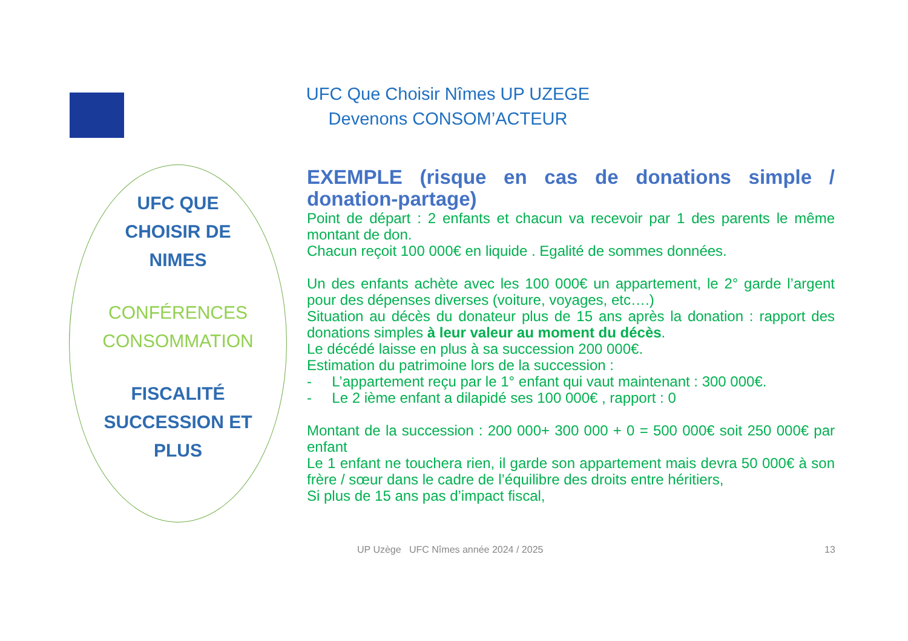UFC Que Choisir Nîmes UP UZEGE
Devenons CONSOM’ACTEUR
UFC QUE
CHOISIR DE
NIMES
CONFÉRENCES
CONSOMMATION
FISCALITÉ
SUCCESSION ET
PLUS
EXEMPLE (risque en cas de donations simple / donation-partage)
Point de départ : 2 enfants et chacun va recevoir par 1 des parents le même montant de don.
Chacun reçoit 100 000€ en liquide . Egalité de sommes données.
Un des enfants achète avec les 100 000€ un appartement, le 2° garde l’argent pour des dépenses diverses (voiture, voyages, etc….)
Situation au décès du donateur plus de 15 ans après la donation : rapport des donations simples à leur valeur au moment du décès.
Le décédé laisse en plus à sa succession 200 000€.
Estimation du patrimoine lors de la succession :
- L’appartement reçu par le 1° enfant qui vaut maintenant : 300 000€.
- Le 2 ième enfant a dilapidé ses 100 000€ , rapport : 0
Montant de la succession : 200 000+ 300 000 + 0 = 500 000€ soit 250 000€ par enfant
Le 1 enfant ne touchera rien, il garde son appartement mais devra 50 000€ à son frère / sœur dans le cadre de l’équilibre des droits entre héritiers,
Si plus de 15 ans pas d’impact fiscal,
UP Uzège UFC Nîmes année 2024 / 2025
13